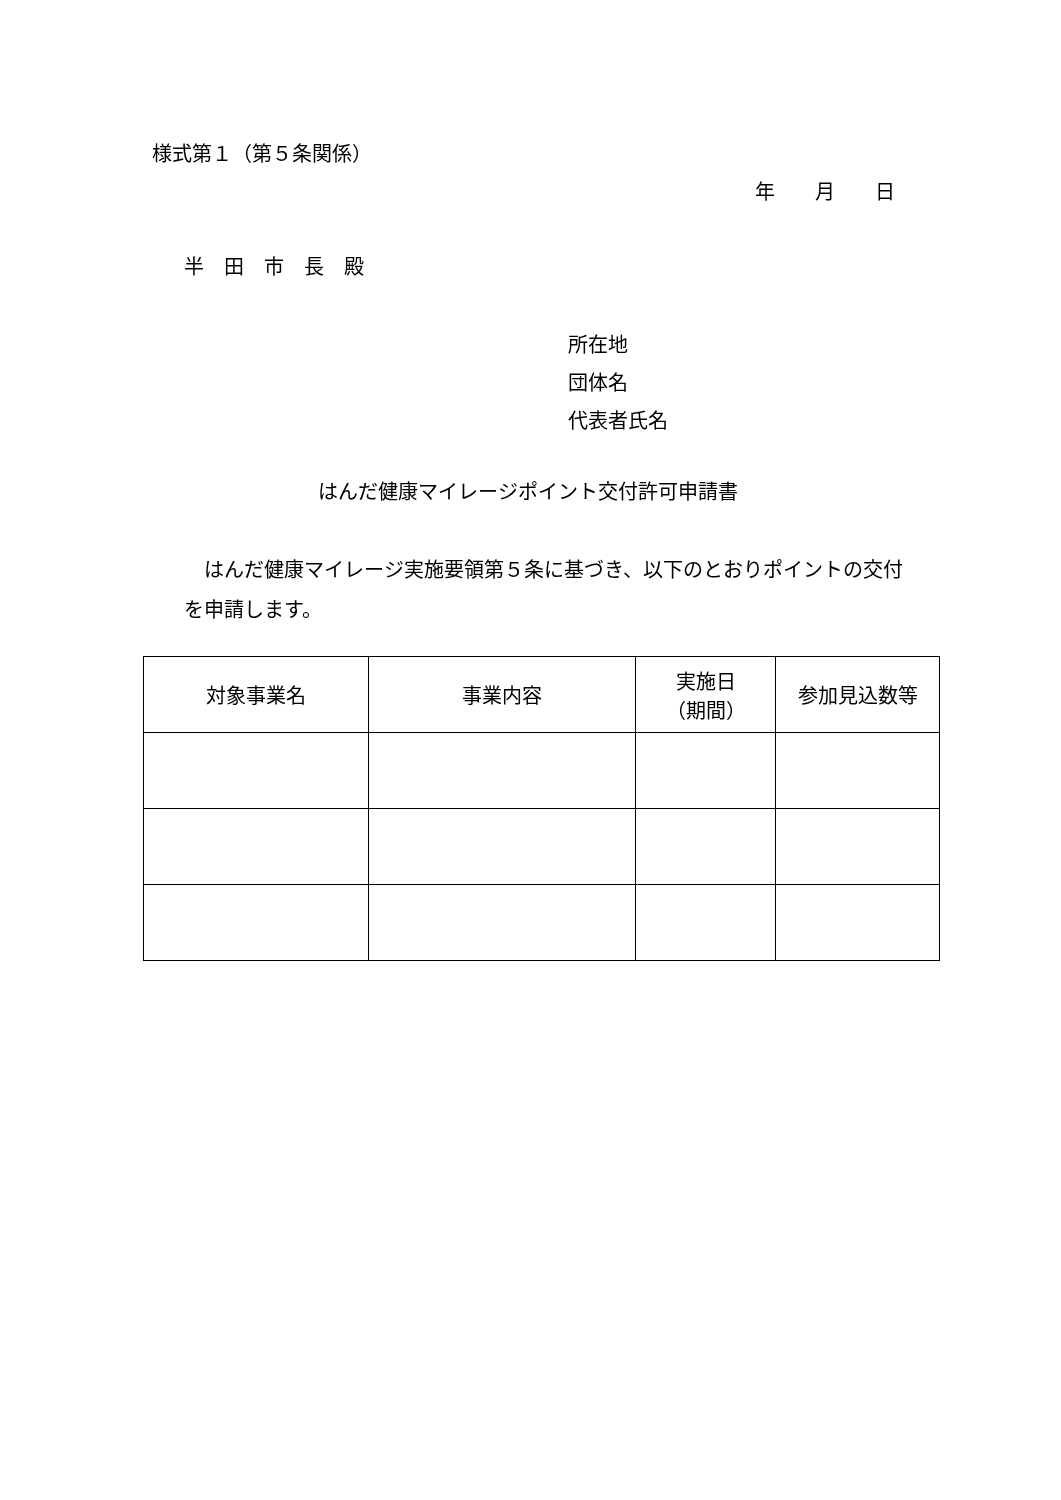様式第１（第５条関係）
年　　月　　日
半　田　市　長　殿
所在地
団体名
代表者氏名
はんだ健康マイレージポイント交付許可申請書
　はんだ健康マイレージ実施要領第５条に基づき、以下のとおりポイントの交付を申請します。
| 対象事業名 | 事業内容 | 実施日 （期間） | 参加見込数等 |
| --- | --- | --- | --- |